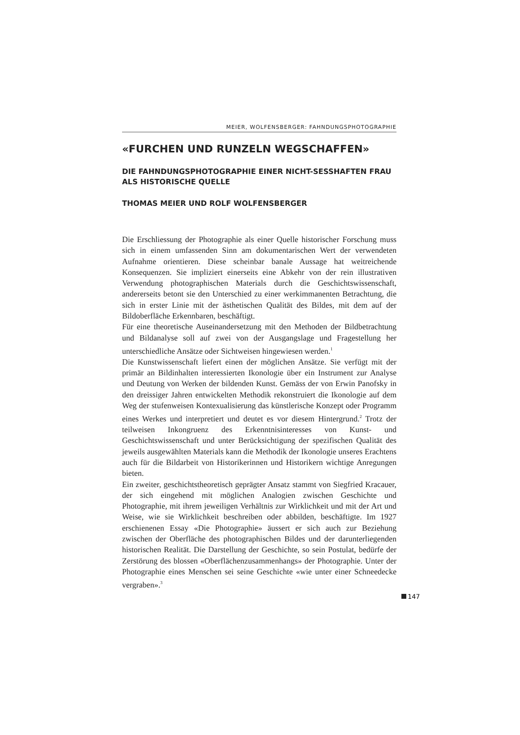MEIER, WOLFENSBERGER: FAHNDUNGSPHOTOGRAPHIE
«FURCHEN UND RUNZELN WEGSCHAFFEN»
DIE FAHNDUNGSPHOTOGRAPHIE EINER NICHT-SESSHAFTEN FRAU ALS HISTORISCHE QUELLE
THOMAS MEIER UND ROLF WOLFENSBERGER
Die Erschliessung der Photographie als einer Quelle historischer Forschung muss sich in einem umfassenden Sinn am dokumentarischen Wert der verwendeten Aufnahme orientieren. Diese scheinbar banale Aussage hat weitreichende Konsequenzen. Sie impliziert einerseits eine Abkehr von der rein illustrativen Verwendung photographischen Materials durch die Geschichtswissenschaft, andererseits betont sie den Unterschied zu einer werkimmanenten Betrachtung, die sich in erster Linie mit der ästhetischen Qualität des Bildes, mit dem auf der Bildoberfläche Erkennbaren, beschäftigt.
Für eine theoretische Auseinandersetzung mit den Methoden der Bildbetrachtung und Bildanalyse soll auf zwei von der Ausgangslage und Fragestellung her unterschiedliche Ansätze oder Sichtweisen hingewiesen werden.<sup>1</sup>
Die Kunstwissenschaft liefert einen der möglichen Ansätze. Sie verfügt mit der primär an Bildinhalten interessierten Ikonologie über ein Instrument zur Analyse und Deutung von Werken der bildenden Kunst. Gemäss der von Erwin Panofsky in den dreissiger Jahren entwickelten Methodik rekonstruiert die Ikonologie auf dem Weg der stufenweisen Kontexualisierung das künstlerische Konzept oder Programm eines Werkes und interpretiert und deutet es vor diesem Hintergrund.<sup>2</sup> Trotz der teilweisen Inkongruenz des Erkenntnisinteresses von Kunst- und Geschichtswissenschaft und unter Berücksichtigung der spezifischen Qualität des jeweils ausgewählten Materials kann die Methodik der Ikonologie unseres Erachtens auch für die Bildarbeit von Historikerinnen und Historikern wichtige Anregungen bieten.
Ein zweiter, geschichtstheoretisch geprägter Ansatz stammt von Siegfried Kracauer, der sich eingehend mit möglichen Analogien zwischen Geschichte und Photographie, mit ihrem jeweiligen Verhältnis zur Wirklichkeit und mit der Art und Weise, wie sie Wirklichkeit beschreiben oder abbilden, beschäftigte. Im 1927 erschienenen Essay «Die Photographie» äussert er sich auch zur Beziehung zwischen der Oberfläche des photographischen Bildes und der darunterliegenden historischen Realität. Die Darstellung der Geschichte, so sein Postulat, bedürfe der Zerstörung des blossen «Oberflächenzusammenhangs» der Photographie. Unter der Photographie eines Menschen sei seine Geschichte «wie unter einer Schneedecke vergraben».<sup>3</sup>
147